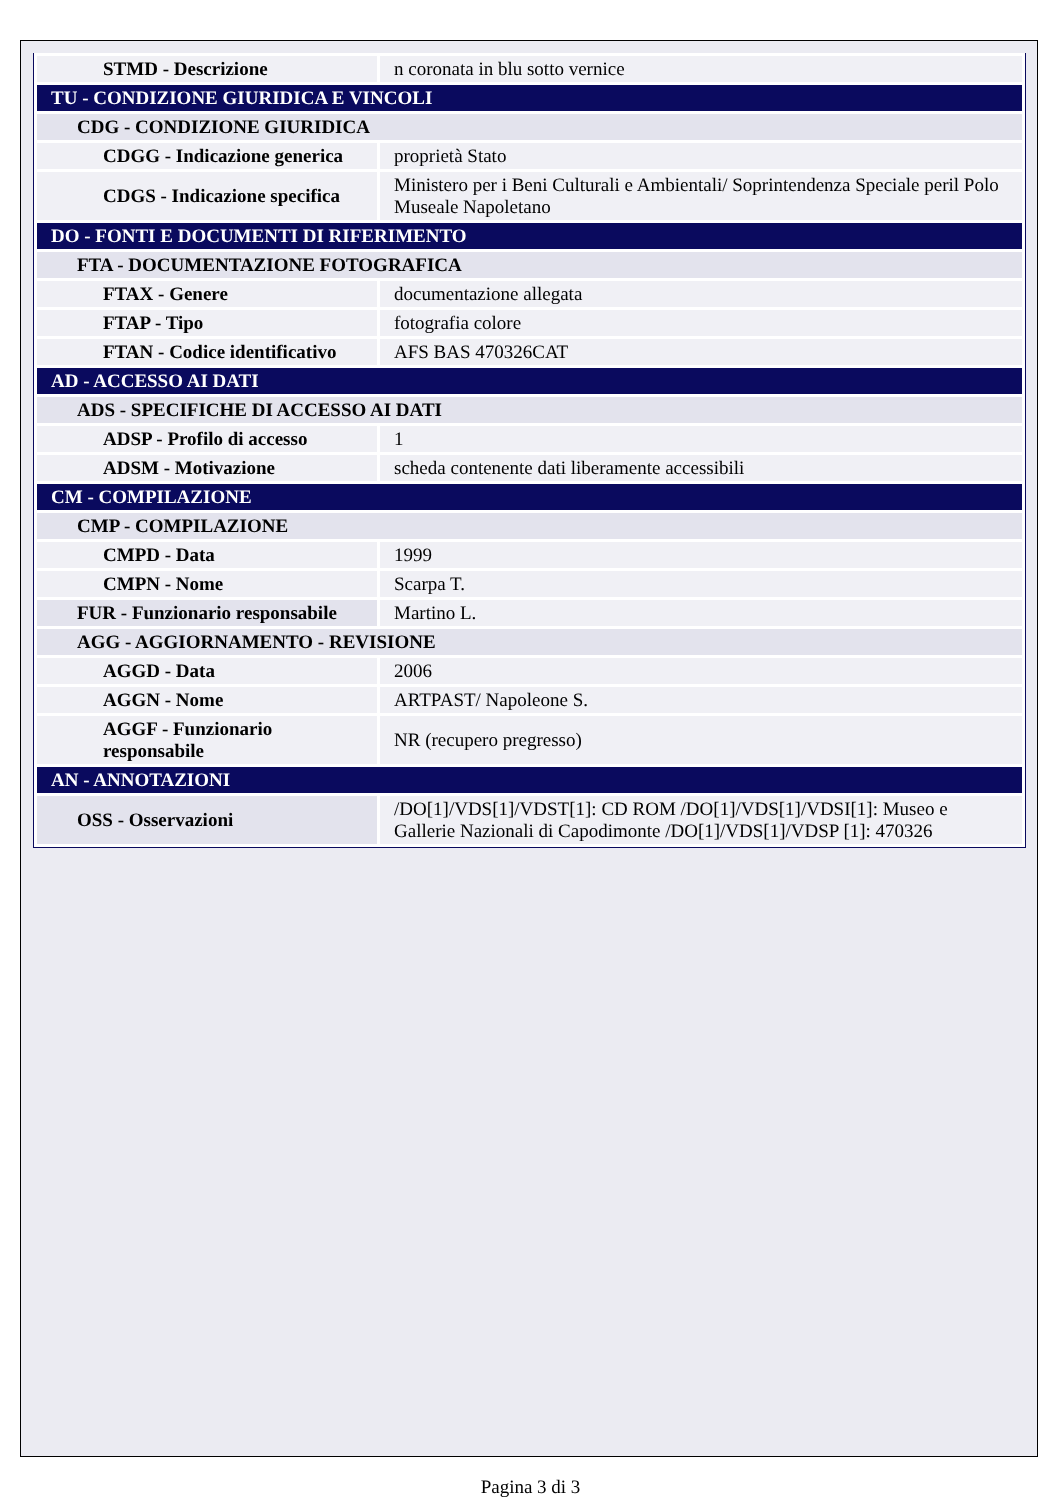| STMD - Descrizione | n coronata in blu sotto vernice |
| TU - CONDIZIONE GIURIDICA E VINCOLI | |
| CDG - CONDIZIONE GIURIDICA | |
| CDGG - Indicazione generica | proprietà Stato |
| CDGS - Indicazione specifica | Ministero per i Beni Culturali e Ambientali/ Soprintendenza Speciale peril Polo Museale Napoletano |
| DO - FONTI E DOCUMENTI DI RIFERIMENTO | |
| FTA - DOCUMENTAZIONE FOTOGRAFICA | |
| FTAX - Genere | documentazione allegata |
| FTAP - Tipo | fotografia colore |
| FTAN - Codice identificativo | AFS BAS 470326CAT |
| AD - ACCESSO AI DATI | |
| ADS - SPECIFICHE DI ACCESSO AI DATI | |
| ADSP - Profilo di accesso | 1 |
| ADSM - Motivazione | scheda contenente dati liberamente accessibili |
| CM - COMPILAZIONE | |
| CMP - COMPILAZIONE | |
| CMPD - Data | 1999 |
| CMPN - Nome | Scarpa T. |
| FUR - Funzionario responsabile | Martino L. |
| AGG - AGGIORNAMENTO - REVISIONE | |
| AGGD - Data | 2006 |
| AGGN - Nome | ARTPAST/ Napoleone S. |
| AGGF - Funzionario responsabile | NR (recupero pregresso) |
| AN - ANNOTAZIONI | |
| OSS - Osservazioni | /DO[1]/VDS[1]/VDST[1]: CD ROM /DO[1]/VDS[1]/VDSI[1]: Museo e Gallerie Nazionali di Capodimonte /DO[1]/VDS[1]/VDSP [1]: 470326 |
Pagina 3 di 3